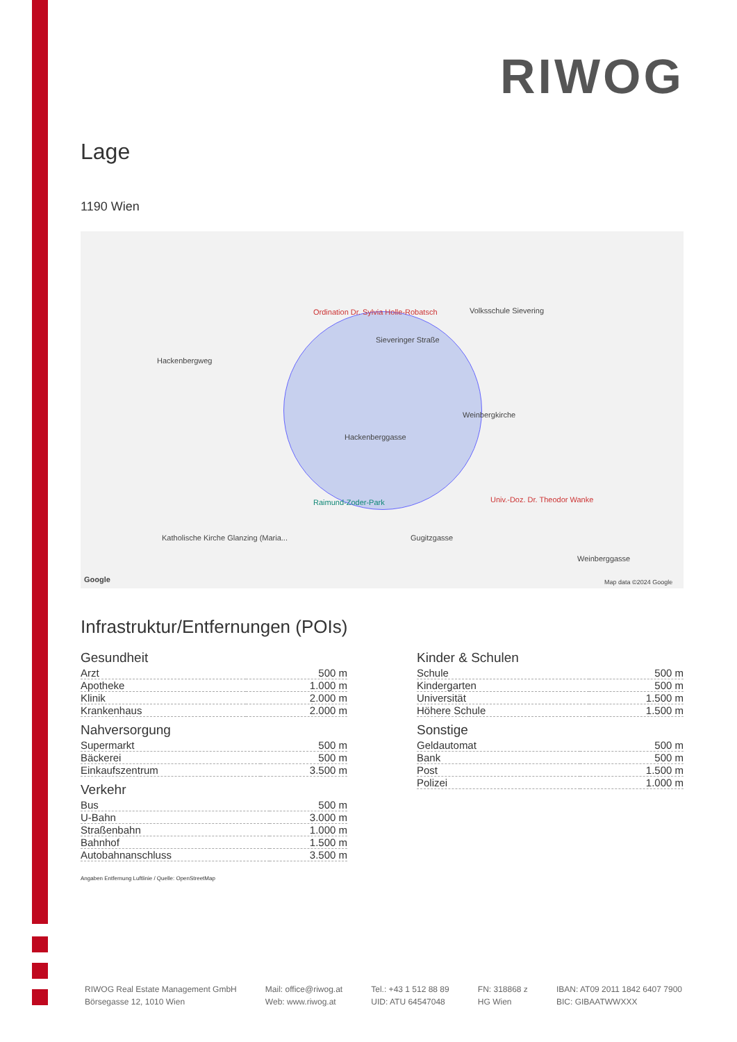RIWOG
Lage
1190 Wien
Ordination Dr. Sylvia Holle-Robatsch Volksschule Sievering
Sieveringer Straße
Hackenbergweg
Weinbergkirche
Hackenberggasse
Raimund-Zoder-Park Univ.-Doz. Dr. Theodor Wanke
Katholische Kirche Glanzing (Maria... Gugitzgasse
Weinberggasse
Map data ©2024 Google Google
Infrastruktur/Entfernungen (POIs)
Gesundheit
| Arzt | 500 m |
| Apotheke | 1.000 m |
| Klinik | 2.000 m |
| Krankenhaus | 2.000 m |
Nahversorgung
| Supermarkt | 500 m |
| Bäckerei | 500 m |
| Einkaufszentrum | 3.500 m |
Verkehr
| Bus | 500 m |
| U-Bahn | 3.000 m |
| Straßenbahn | 1.000 m |
| Bahnhof | 1.500 m |
| Autobahnanschluss | 3.500 m |
Kinder & Schulen
| Schule | 500 m |
| Kindergarten | 500 m |
| Universität | 1.500 m |
| Höhere Schule | 1.500 m |
Sonstige
| Geldautomat | 500 m |
| Bank | 500 m |
| Post | 1.500 m |
| Polizei | 1.000 m |
Angaben Entfernung Luftlinie / Quelle: OpenStreetMap
RIWOG Real Estate Management GmbH
Börsegasse 12, 1010 Wien
Mail: office@riwog.at
Web: www.riwog.at
Tel.: +43 1 512 88 89
UID: ATU 64547048
FN: 318868 z
HG Wien
IBAN: AT09 2011 1842 6407 7900
BIC: GIBAATWWXXX